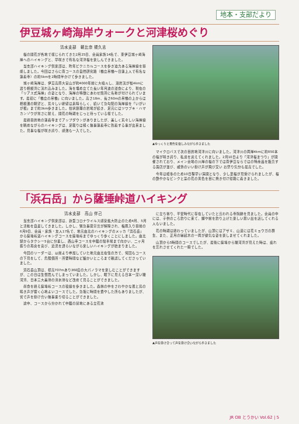地本・支部だより
伊豆城ヶ崎海岸ウォークと河津桜めぐり
清水支部　朝比奈 規久志
桜の開花が各地で報じられてきた2月25日、会員家族14名で、東伊豆城ヶ崎海岸へのハイキングと、早咲きで有名な河津桜を楽しんできました。
当支部ハイキング倶楽部は、昨年ピクニカルコースを歩き迫力ある海岸線を堪能しました。今回はさらに南コースの自然研究路（橋立吊橋～日蓮上人で有名な蓮着寺）の約5kmを2時間半かけて歩きました。
城ヶ崎海岸は、伊豆高原大室山が約4000年前に大噴火し、溶岩流が幅4kmに渡り相模湾に流れ込みました。海を埋め立てた長い年月波の浸食により、現在の「リアス式海岸」の姿となり、海岸の特徴にあわせ箇所に名称が付けられています。最初に「橋立の吊橋」に向いました。高さ18m、長さ60mの吊橋の上からは相模灘の眺望と、荒々しい絶壁は素晴らしく、続いて急勾配の海岸線を「いがいが根」まで約3km歩きました。柱状節理の岩場が続き、足元にはツワブキ・ハマカンゾウが寒さに耐え、開花の時期をじっと待っている様でした。
最終目的地の蓮着寺までアップダウンがありましたが、美しく荒々しい海岸線を眺めながらのハイキングは、足取りは軽く無事蓮着寺に到着する事が出来ました。見事な桜が咲き誇り、感激も一入でした。
▲ゆっくりと景色を楽しみながら歩きました
マイクロバスで次の目的地河津川に向いました。河津川の両岸4kmに約850本の桜が咲き誇り、私達を迎えてくれました。2月10日より「河津桜まつり」が開催されており、メイン会場の川岸の桜の下では南伊豆ならではの特産品を販売する露店が並び、威勢のいい掛け声が飛び交い お祭り気分も最高でした。
今年は暖冬のため10日程早い満開となり、少し葉桜が見受けられましたが、桜の艶やかなピンクと菜の花の黄色を目に焼き付け帰路に着きました。
「浜石岳」から薩埵峠道ハイキング
清水支部　高山 伴己
当支部ハイキング倶楽部は、新型コロナウイルス感染拡大防止のため4月、5月と活動を自粛してきました。しかし、緊急事態宣言が解除され、梅雨入り目前の6月9日、会員・家族・友人17名で、地元由比のハイキングのメッカ「浜石岳」から薩埵峠道ハイキングコースを薩埵峠までゆっくり歩くことにしました。由比駅からタクシー5台に分乗し、西山寺コースを中腹の駐車場まで向かい、二ヶ月振りの再会を喜び、近況を語らいながら楽しいハイキングが始まりました。
今回のリーダーは、以前より参加していた地元由比在住の方で、何回もコースの下見をして、危険個所・所要時間など細かいところまで確認してくださっていました。
浜石岳山頂は、標高707mあり360度の大パノラマを楽しむことができますが、この日は生憎霞んでしまっていました。しかし、眼下に見える日本一深い駿河湾、日本三大美港の清水港など改めて見ることができました。
昼食を終え薩埵峠コースの稜線を歩きました。森林の中をさわやかな風と鳥の鳴き声が響く心地よいコースでした。急坂に時間を費やした所もありましたが、皆で声を掛け合い無事乗り切ることができました。
途中、コースから分かれて中腹の屋地にある立花池
に立ち寄り、平安時代に存在していたと云われる寺院跡を見ました。会員の中には、子供のころ釣りに来て、鯉や鮒を釣り上げた楽しい思い出を話してくれる人もいました。
花の時期は終わっていましたが、山頂にはアザミ、山道には花ミョウガの群生、また、正月の縁起木の一両が健気な姿を楽しませてくれました。
山頂から5時間のコースでしたが、最後に薩埵から駿河湾が見えた時は、疲れを忘れさせてくれた一瞬でした。
▲声を掛け合って声を掛け合いながら歩きました
JR OB とうかい Vol.62 | 5